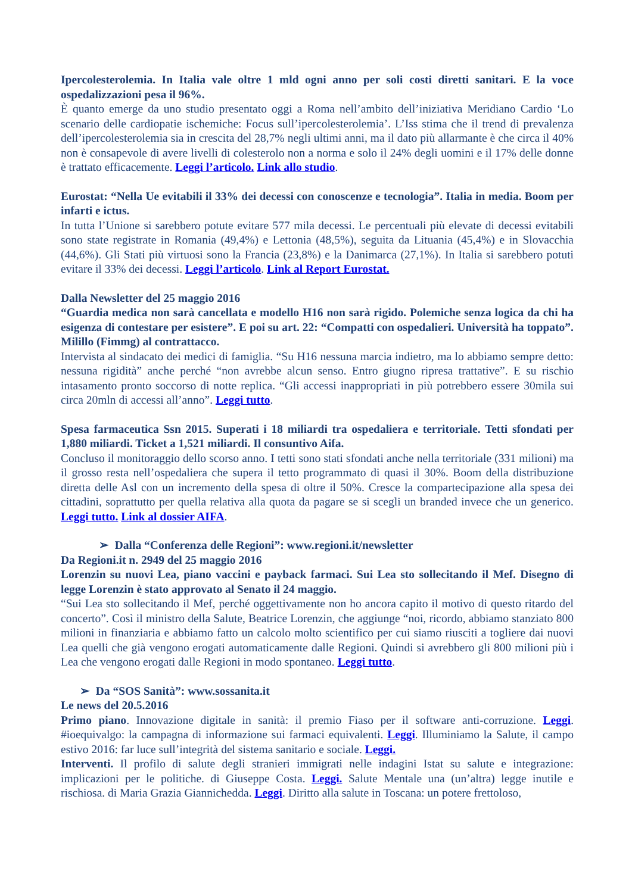Ipercolesterolemia. In Italia vale oltre 1 mld ogni anno per soli costi diretti sanitari. E la voce ospedalizzazioni pesa il 96%.
È quanto emerge da uno studio presentato oggi a Roma nell’ambito dell’iniziativa Meridiano Cardio ‘Lo scenario delle cardiopatie ischemiche: Focus sull’ipercolesterolemia’. L’Iss stima che il trend di prevalenza dell’ipercolesterolemia sia in crescita del 28,7% negli ultimi anni, ma il dato più allarmante è che circa il 40% non è consapevole di avere livelli di colesterolo non a norma e solo il 24% degli uomini e il 17% delle donne è trattato efficacemente. Leggi l’articolo. Link allo studio.
Eurostat: “Nella Ue evitabili il 33% dei decessi con conoscenze e tecnologia”. Italia in media. Boom per infarti e ictus.
In tutta l’Unione si sarebbero potute evitare 577 mila decessi. Le percentuali più elevate di decessi evitabili sono state registrate in Romania (49,4%) e Lettonia (48,5%), seguita da Lituania (45,4%) e in Slovacchia (44,6%). Gli Stati più virtuosi sono la Francia (23,8%) e la Danimarca (27,1%). In Italia si sarebbero potuti evitare il 33% dei decessi. Leggi l’articolo. Link al Report Eurostat.
Dalla Newsletter del 25 maggio 2016
“Guardia medica non sarà cancellata e modello H16 non sarà rigido. Polemiche senza logica da chi ha esigenza di contestare per esistere”. E poi su art. 22: “Compatti con ospedalieri. Università ha toppato”. Milillo (Fimmg) al contrattacco.
Intervista al sindacato dei medici di famiglia. “Su H16 nessuna marcia indietro, ma lo abbiamo sempre detto: nessuna rigidità” anche perché “non avrebbe alcun senso. Entro giugno ripresa trattative”. E su rischio intasamento pronto soccorso di notte replica. “Gli accessi inappropriati in più potrebbero essere 30mila sui circa 20mln di accessi all’anno”. Leggi tutto.
Spesa farmaceutica Ssn 2015. Superati i 18 miliardi tra ospedaliera e territoriale. Tetti sfondati per 1,880 miliardi. Ticket a 1,521 miliardi. Il consuntivo Aifa.
Concluso il monitoraggio dello scorso anno. I tetti sono stati sfondati anche nella territoriale (331 milioni) ma il grosso resta nell’ospedaliera che supera il tetto programmato di quasi il 30%. Boom della distribuzione diretta delle Asl con un incremento della spesa di oltre il 50%. Cresce la compartecipazione alla spesa dei cittadini, soprattutto per quella relativa alla quota da pagare se si scegli un branded invece che un generico. Leggi tutto. Link al dossier AIFA.
➢ Dalla “Conferenza delle Regioni”: www.regioni.it/newsletter
Da Regioni.it n. 2949 del 25 maggio 2016
Lorenzin su nuovi Lea, piano vaccini e payback farmaci. Sui Lea sto sollecitando il Mef. Disegno di legge Lorenzin è stato approvato al Senato il 24 maggio.
“Sui Lea sto sollecitando il Mef, perché oggettivamente non ho ancora capito il motivo di questo ritardo del concerto”. Così il ministro della Salute, Beatrice Lorenzin, che aggiunge “noi, ricordo, abbiamo stanziato 800 milioni in finanziaria e abbiamo fatto un calcolo molto scientifico per cui siamo riusciti a togliere dai nuovi Lea quelli che già vengono erogati automaticamente dalle Regioni. Quindi si avrebbero gli 800 milioni più i Lea che vengono erogati dalle Regioni in modo spontaneo. Leggi tutto.
➢ Da “SOS Sanità”: www.sossanita.it
Le news del 20.5.2016
Primo piano. Innovazione digitale in sanità: il premio Fiaso per il software anti-corruzione. Leggi. #ioequivalgo: la campagna di informazione sui farmaci equivalenti. Leggi. Illuminiamo la Salute, il campo estivo 2016: far luce sull’integrità del sistema sanitario e sociale. Leggi.
Interventi. Il profilo di salute degli stranieri immigrati nelle indagini Istat su salute e integrazione: implicazioni per le politiche. di Giuseppe Costa. Leggi. Salute Mentale una (un’altra) legge inutile e rischiosa. di Maria Grazia Giannichedda. Leggi. Diritto alla salute in Toscana: un potere frettoloso,